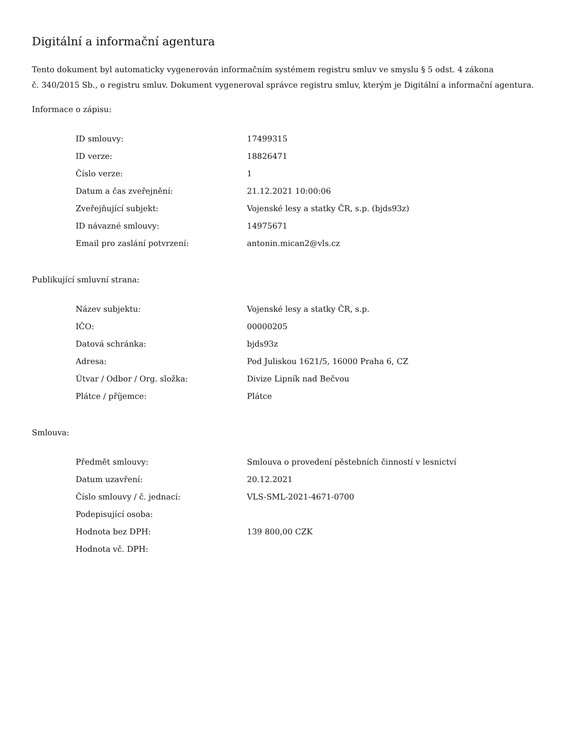Digitální a informační agentura
Tento dokument byl automaticky vygenerován informačním systémem registru smluv ve smyslu § 5 odst. 4 zákona
č. 340/2015 Sb., o registru smluv. Dokument vygeneroval správce registru smluv, kterým je Digitální a informační agentura.
Informace o zápisu:
| ID smlouvy: | 17499315 |
| ID verze: | 18826471 |
| Číslo verze: | 1 |
| Datum a čas zveřejnění: | 21.12.2021 10:00:06 |
| Zveřejňující subjekt: | Vojenské lesy a statky ČR, s.p. (bjds93z) |
| ID návazné smlouvy: | 14975671 |
| Email pro zaslání potvrzení: | antonin.mican2@vls.cz |
Publikující smluvní strana:
| Název subjektu: | Vojenské lesy a statky ČR, s.p. |
| IČO: | 00000205 |
| Datová schránka: | bjds93z |
| Adresa: | Pod Juliskou 1621/5, 16000 Praha 6, CZ |
| Útvar / Odbor / Org. složka: | Divize Lipník nad Bečvou |
| Plátce / příjemce: | Plátce |
Smlouva:
| Předmět smlouvy: | Smlouva o provedení pěstebních činností v lesnictví |
| Datum uzavření: | 20.12.2021 |
| Číslo smlouvy / č. jednací: | VLS-SML-2021-4671-0700 |
| Podepisující osoba: | |
| Hodnota bez DPH: | 139 800,00 CZK |
| Hodnota vč. DPH: | |